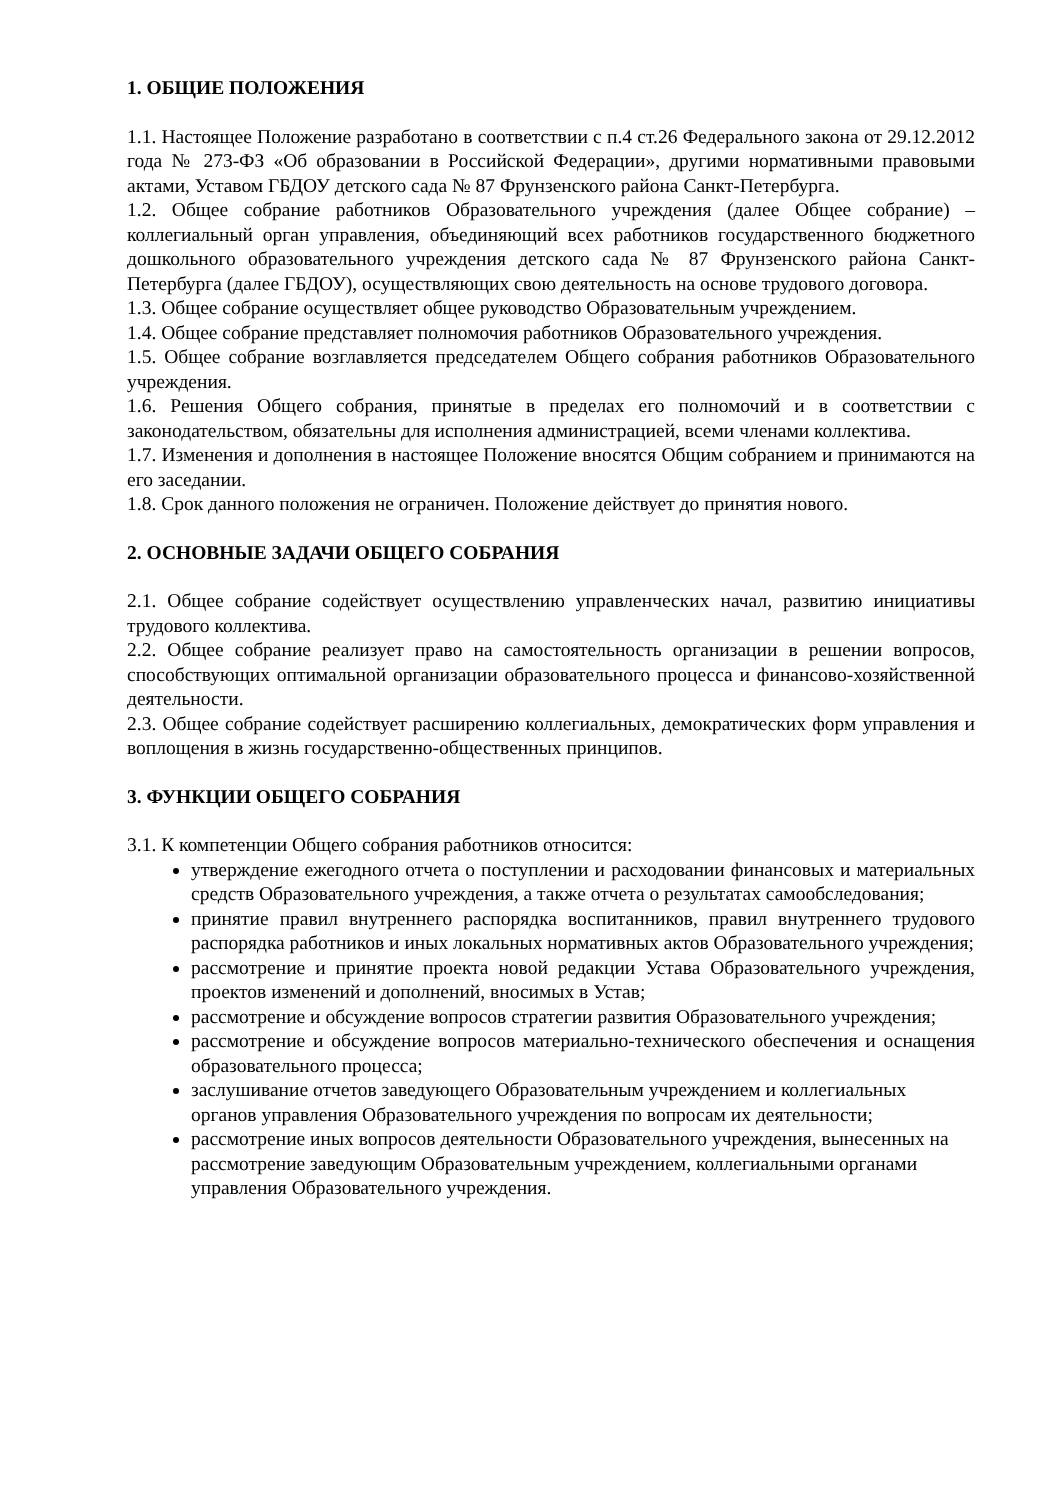1. ОБЩИЕ ПОЛОЖЕНИЯ
1.1. Настоящее Положение разработано в соответствии с п.4 ст.26 Федерального закона от 29.12.2012 года № 273-ФЗ «Об образовании в Российской Федерации», другими нормативными правовыми актами, Уставом ГБДОУ детского сада № 87 Фрунзенского района Санкт-Петербурга.
1.2. Общее собрание работников Образовательного учреждения (далее Общее собрание) – коллегиальный орган управления, объединяющий всех работников государственного бюджетного дошкольного образовательного учреждения детского сада № 87 Фрунзенского района Санкт-Петербурга (далее ГБДОУ), осуществляющих свою деятельность на основе трудового договора.
1.3. Общее собрание осуществляет общее руководство Образовательным учреждением.
1.4. Общее собрание представляет полномочия работников Образовательного учреждения.
1.5. Общее собрание возглавляется председателем Общего собрания работников Образовательного учреждения.
1.6. Решения Общего собрания, принятые в пределах его полномочий и в соответствии с законодательством, обязательны для исполнения администрацией, всеми членами коллектива.
1.7. Изменения и дополнения в настоящее Положение вносятся Общим собранием и принимаются на его заседании.
1.8. Срок данного положения не ограничен. Положение действует до принятия нового.
2. ОСНОВНЫЕ ЗАДАЧИ ОБЩЕГО СОБРАНИЯ
2.1. Общее собрание содействует осуществлению управленческих начал, развитию инициативы трудового коллектива.
2.2. Общее собрание реализует право на самостоятельность организации в решении вопросов, способствующих оптимальной организации образовательного процесса и финансово-хозяйственной деятельности.
2.3. Общее собрание содействует расширению коллегиальных, демократических форм управления и воплощения в жизнь государственно-общественных принципов.
3. ФУНКЦИИ ОБЩЕГО СОБРАНИЯ
3.1. К компетенции Общего собрания работников относится:
утверждение ежегодного отчета о поступлении и расходовании финансовых и материальных средств Образовательного учреждения, а также отчета о результатах самообследования;
принятие правил внутреннего распорядка воспитанников, правил внутреннего трудового распорядка работников и иных локальных нормативных актов Образовательного учреждения;
рассмотрение и принятие проекта новой редакции Устава Образовательного учреждения, проектов изменений и дополнений, вносимых в Устав;
рассмотрение и обсуждение вопросов стратегии развития Образовательного учреждения;
рассмотрение и обсуждение вопросов материально-технического обеспечения и оснащения образовательного процесса;
заслушивание отчетов заведующего Образовательным учреждением и коллегиальных органов управления Образовательного учреждения по вопросам их деятельности;
рассмотрение иных вопросов деятельности Образовательного учреждения, вынесенных на рассмотрение заведующим Образовательным учреждением, коллегиальными органами управления Образовательного учреждения.